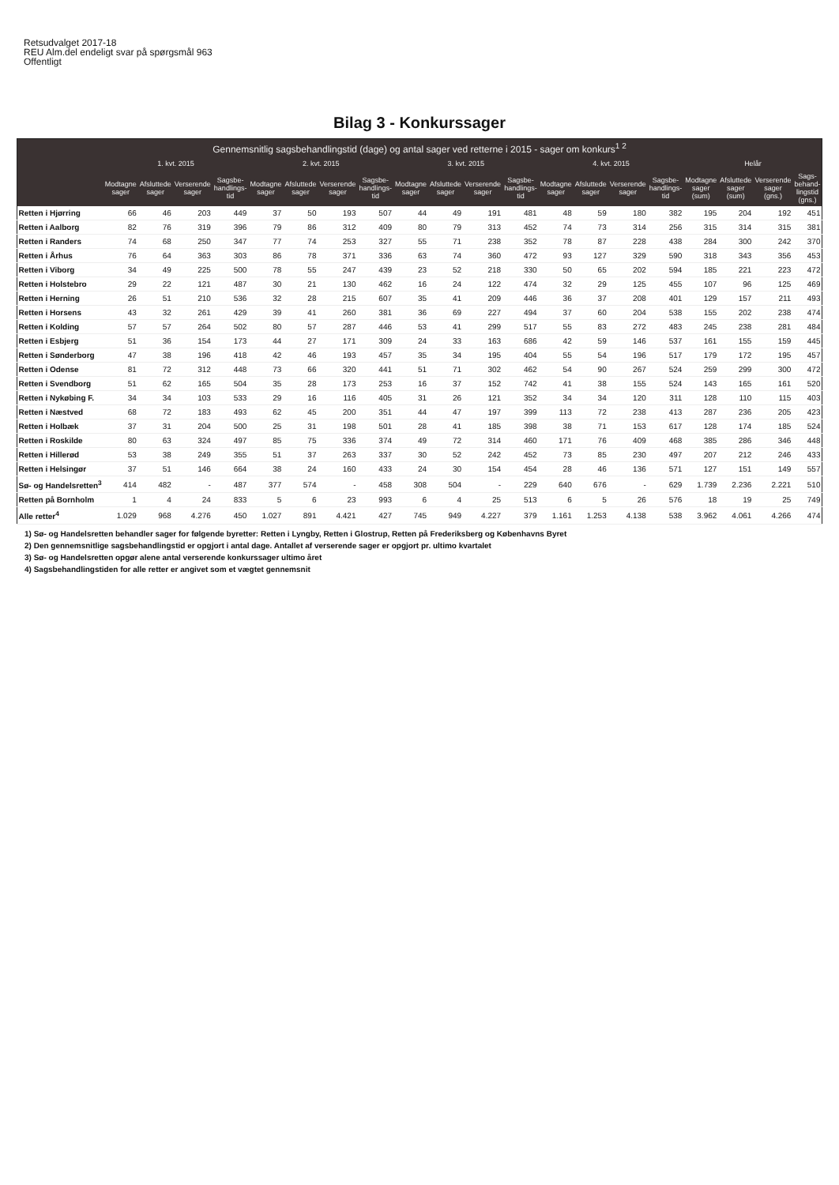Retsudvalget 2017-18
REU Alm.del endeligt svar på spørgsmål 963
Offentligt
Bilag 3 - Konkurssager
| Gennemsnitlig sagsbehandlingstid (dage) og antal sager ved retterne i 2015 - sager om konkurs<sup>1 2</sup> | | | | | | | | | | | | | | | | | | | | |
| --- | --- | --- | --- | --- | --- | --- | --- | --- | --- | --- | --- | --- | --- | --- | --- | --- | --- | --- | --- | --- |
| | 1. kvt. 2015 | | | | 2. kvt. 2015 | | | | 3. kvt. 2015 | | | | 4. kvt. 2015 | | | | Helår | | | |
| | Modtagne sager | Afsluttede sager | Verserende sager | Sagsbe-handlings-tid | Modtagne sager | Afsluttede sager | Verserende sager | Sagsbe-handlings-tid | Modtagne sager | Afsluttede sager | Verserende sager | Sagsbe-handlings-tid | Modtagne sager | Afsluttede sager | Verserende sager | Sagsbe-handlings-tid | Modtagne sager (sum) | Afsluttede sager (sum) | Verserende sager (gns.) | Sags-behand-lingstid (gns.) |
| Retten i Hjørring | 66 | 46 | 203 | 449 | 37 | 50 | 193 | 507 | 44 | 49 | 191 | 481 | 48 | 59 | 180 | 382 | 195 | 204 | 192 | 451 |
| Retten i Aalborg | 82 | 76 | 319 | 396 | 79 | 86 | 312 | 409 | 80 | 79 | 313 | 452 | 74 | 73 | 314 | 256 | 315 | 314 | 315 | 381 |
| Retten i Randers | 74 | 68 | 250 | 347 | 77 | 74 | 253 | 327 | 55 | 71 | 238 | 352 | 78 | 87 | 228 | 438 | 284 | 300 | 242 | 370 |
| Retten i Århus | 76 | 64 | 363 | 303 | 86 | 78 | 371 | 336 | 63 | 74 | 360 | 472 | 93 | 127 | 329 | 590 | 318 | 343 | 356 | 453 |
| Retten i Viborg | 34 | 49 | 225 | 500 | 78 | 55 | 247 | 439 | 23 | 52 | 218 | 330 | 50 | 65 | 202 | 594 | 185 | 221 | 223 | 472 |
| Retten i Holstebro | 29 | 22 | 121 | 487 | 30 | 21 | 130 | 462 | 16 | 24 | 122 | 474 | 32 | 29 | 125 | 455 | 107 | 96 | 125 | 469 |
| Retten i Herning | 26 | 51 | 210 | 536 | 32 | 28 | 215 | 607 | 35 | 41 | 209 | 446 | 36 | 37 | 208 | 401 | 129 | 157 | 211 | 493 |
| Retten i Horsens | 43 | 32 | 261 | 429 | 39 | 41 | 260 | 381 | 36 | 69 | 227 | 494 | 37 | 60 | 204 | 538 | 155 | 202 | 238 | 474 |
| Retten i Kolding | 57 | 57 | 264 | 502 | 80 | 57 | 287 | 446 | 53 | 41 | 299 | 517 | 55 | 83 | 272 | 483 | 245 | 238 | 281 | 484 |
| Retten i Esbjerg | 51 | 36 | 154 | 173 | 44 | 27 | 171 | 309 | 24 | 33 | 163 | 686 | 42 | 59 | 146 | 537 | 161 | 155 | 159 | 445 |
| Retten i Sønderborg | 47 | 38 | 196 | 418 | 42 | 46 | 193 | 457 | 35 | 34 | 195 | 404 | 55 | 54 | 196 | 517 | 179 | 172 | 195 | 457 |
| Retten i Odense | 81 | 72 | 312 | 448 | 73 | 66 | 320 | 441 | 51 | 71 | 302 | 462 | 54 | 90 | 267 | 524 | 259 | 299 | 300 | 472 |
| Retten i Svendborg | 51 | 62 | 165 | 504 | 35 | 28 | 173 | 253 | 16 | 37 | 152 | 742 | 41 | 38 | 155 | 524 | 143 | 165 | 161 | 520 |
| Retten i Nykøbing F. | 34 | 34 | 103 | 533 | 29 | 16 | 116 | 405 | 31 | 26 | 121 | 352 | 34 | 34 | 120 | 311 | 128 | 110 | 115 | 403 |
| Retten i Næstved | 68 | 72 | 183 | 493 | 62 | 45 | 200 | 351 | 44 | 47 | 197 | 399 | 113 | 72 | 238 | 413 | 287 | 236 | 205 | 423 |
| Retten i Holbæk | 37 | 31 | 204 | 500 | 25 | 31 | 198 | 501 | 28 | 41 | 185 | 398 | 38 | 71 | 153 | 617 | 128 | 174 | 185 | 524 |
| Retten i Roskilde | 80 | 63 | 324 | 497 | 85 | 75 | 336 | 374 | 49 | 72 | 314 | 460 | 171 | 76 | 409 | 468 | 385 | 286 | 346 | 448 |
| Retten i Hillerød | 53 | 38 | 249 | 355 | 51 | 37 | 263 | 337 | 30 | 52 | 242 | 452 | 73 | 85 | 230 | 497 | 207 | 212 | 246 | 433 |
| Retten i Helsingør | 37 | 51 | 146 | 664 | 38 | 24 | 160 | 433 | 24 | 30 | 154 | 454 | 28 | 46 | 136 | 571 | 127 | 151 | 149 | 557 |
| Sø- og Handelsretten<sup>3</sup> | 414 | 482 | - | 487 | 377 | 574 | - | 458 | 308 | 504 | - | 229 | 640 | 676 | - | 629 | 1.739 | 2.236 | 2.221 | 510 |
| Retten på Bornholm | 1 | 4 | 24 | 833 | 5 | 6 | 23 | 993 | 6 | 4 | 25 | 513 | 6 | 5 | 26 | 576 | 18 | 19 | 25 | 749 |
| Alle retter<sup>4</sup> | 1.029 | 968 | 4.276 | 450 | 1.027 | 891 | 4.421 | 427 | 745 | 949 | 4.227 | 379 | 1.161 | 1.253 | 4.138 | 538 | 3.962 | 4.061 | 4.266 | 474 |
1) Sø- og Handelsretten behandler sager for følgende byretter: Retten i Lyngby, Retten i Glostrup, Retten på Frederiksberg og Københavns Byret
2) Den gennemsnitlige sagsbehandlingstid er opgjort i antal dage. Antallet af verserende sager er opgjort pr. ultimo kvartalet
3) Sø- og Handelsretten opgør alene antal verserende konkurssager ultimo året
4) Sagsbehandlingstiden for alle retter er angivet som et vægtet gennemsnit